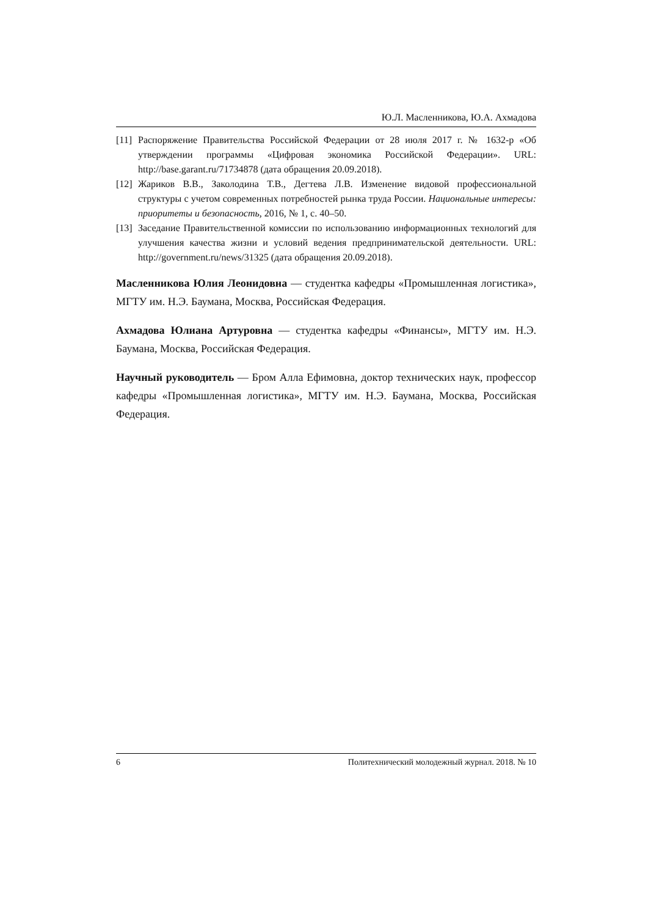Ю.Л. Масленникова, Ю.А. Ахмадова
[11] Распоряжение Правительства Российской Федерации от 28 июля 2017 г. № 1632-р «Об утверждении программы «Цифровая экономика Российской Федерации». URL: http://base.garant.ru/71734878 (дата обращения 20.09.2018).
[12] Жариков В.В., Заколодина Т.В., Дегтева Л.В. Изменение видовой профессиональной структуры с учетом современных потребностей рынка труда России. Национальные интересы: приоритеты и безопасность, 2016, № 1, с. 40–50.
[13] Заседание Правительственной комиссии по использованию информационных технологий для улучшения качества жизни и условий ведения предпринимательской деятельности. URL: http://government.ru/news/31325 (дата обращения 20.09.2018).
Масленникова Юлия Леонидовна — студентка кафедры «Промышленная логистика», МГТУ им. Н.Э. Баумана, Москва, Российская Федерация.
Ахмадова Юлиана Артуровна — студентка кафедры «Финансы», МГТУ им. Н.Э. Баумана, Москва, Российская Федерация.
Научный руководитель — Бром Алла Ефимовна, доктор технических наук, профессор кафедры «Промышленная логистика», МГТУ им. Н.Э. Баумана, Москва, Российская Федерация.
6 Политехнический молодежный журнал. 2018. № 10